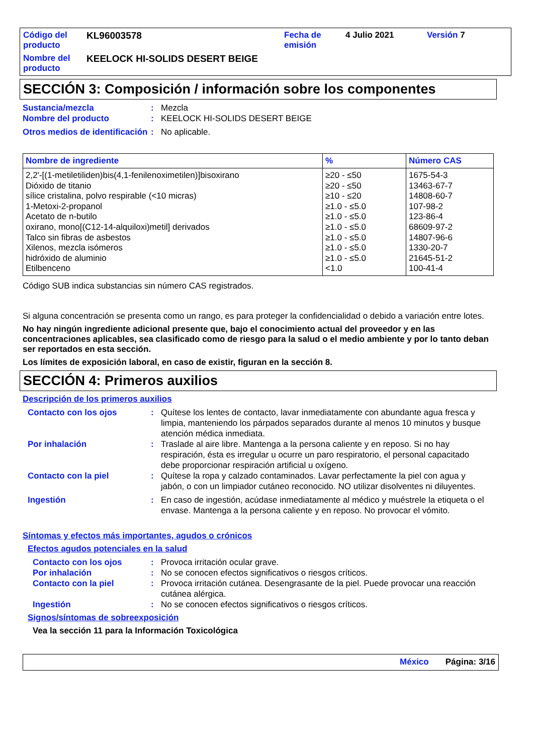Código del producto
KL96003578
Fecha de emisión
4 Julio 2021
Versión 7
Nombre del producto
KEELOCK HI-SOLIDS DESERT BEIGE
SECCIÓN 3: Composición / información sobre los componentes
Sustancia/mezcla: Mezcla
Nombre del producto: KEELOCK HI-SOLIDS DESERT BEIGE
Otros medios de identificación: No aplicable.
| Nombre de ingrediente | % | Número CAS |
| --- | --- | --- |
| 2,2'-[(1-metiletiliden)bis(4,1-fenilenoximetilen)]bisoxirano | ≥20 - ≤50 | 1675-54-3 |
| Dióxido de titanio | ≥20 - ≤50 | 13463-67-7 |
| sílice cristalina, polvo respirable (<10 micras) | ≥10 - ≤20 | 14808-60-7 |
| 1-Metoxi-2-propanol | ≥1.0 - ≤5.0 | 107-98-2 |
| Acetato de n-butilo | ≥1.0 - ≤5.0 | 123-86-4 |
| oxirano, mono[(C12-14-alquiloxi)metil] derivados | ≥1.0 - ≤5.0 | 68609-97-2 |
| Talco sin fibras de asbestos | ≥1.0 - ≤5.0 | 14807-96-6 |
| Xilenos, mezcla isómeros | ≥1.0 - ≤5.0 | 1330-20-7 |
| hidróxido de aluminio | ≥1.0 - ≤5.0 | 21645-51-2 |
| Etilbenceno | <1.0 | 100-41-4 |
Código SUB indica substancias sin número CAS registrados.
Si alguna concentración se presenta como un rango, es para proteger la confidencialidad o debido a variación entre lotes.
No hay ningún ingrediente adicional presente que, bajo el conocimiento actual del proveedor y en las concentraciones aplicables, sea clasificado como de riesgo para la salud o el medio ambiente y por lo tanto deban ser reportados en esta sección.
Los límites de exposición laboral, en caso de existir, figuran en la sección 8.
SECCIÓN 4: Primeros auxilios
Descripción de los primeros auxilios
Contacto con los ojos: Quítese los lentes de contacto, lavar inmediatamente con abundante agua fresca y limpia, manteniendo los párpados separados durante al menos 10 minutos y busque atención médica inmediata.
Por inhalación: Traslade al aire libre. Mantenga a la persona caliente y en reposo. Si no hay respiración, ésta es irregular u ocurre un paro respiratorio, el personal capacitado debe proporcionar respiración artificial u oxígeno.
Contacto con la piel: Quítese la ropa y calzado contaminados. Lavar perfectamente la piel con agua y jabón, o con un limpiador cutáneo reconocido. NO utilizar disolventes ni diluyentes.
Ingestión: En caso de ingestión, acúdase inmediatamente al médico y muéstrele la etiqueta o el envase. Mantenga a la persona caliente y en reposo. No provocar el vómito.
Síntomas y efectos más importantes, agudos o crónicos
Efectos agudos potenciales en la salud
Contacto con los ojos: Provoca irritación ocular grave.
Por inhalación: No se conocen efectos significativos o riesgos críticos.
Contacto con la piel: Provoca irritación cutánea. Desengrasante de la piel. Puede provocar una reacción cutánea alérgica.
Ingestión: No se conocen efectos significativos o riesgos críticos.
Signos/síntomas de sobreexposición
Vea la sección 11 para la Información Toxicológica
México Página: 3/16